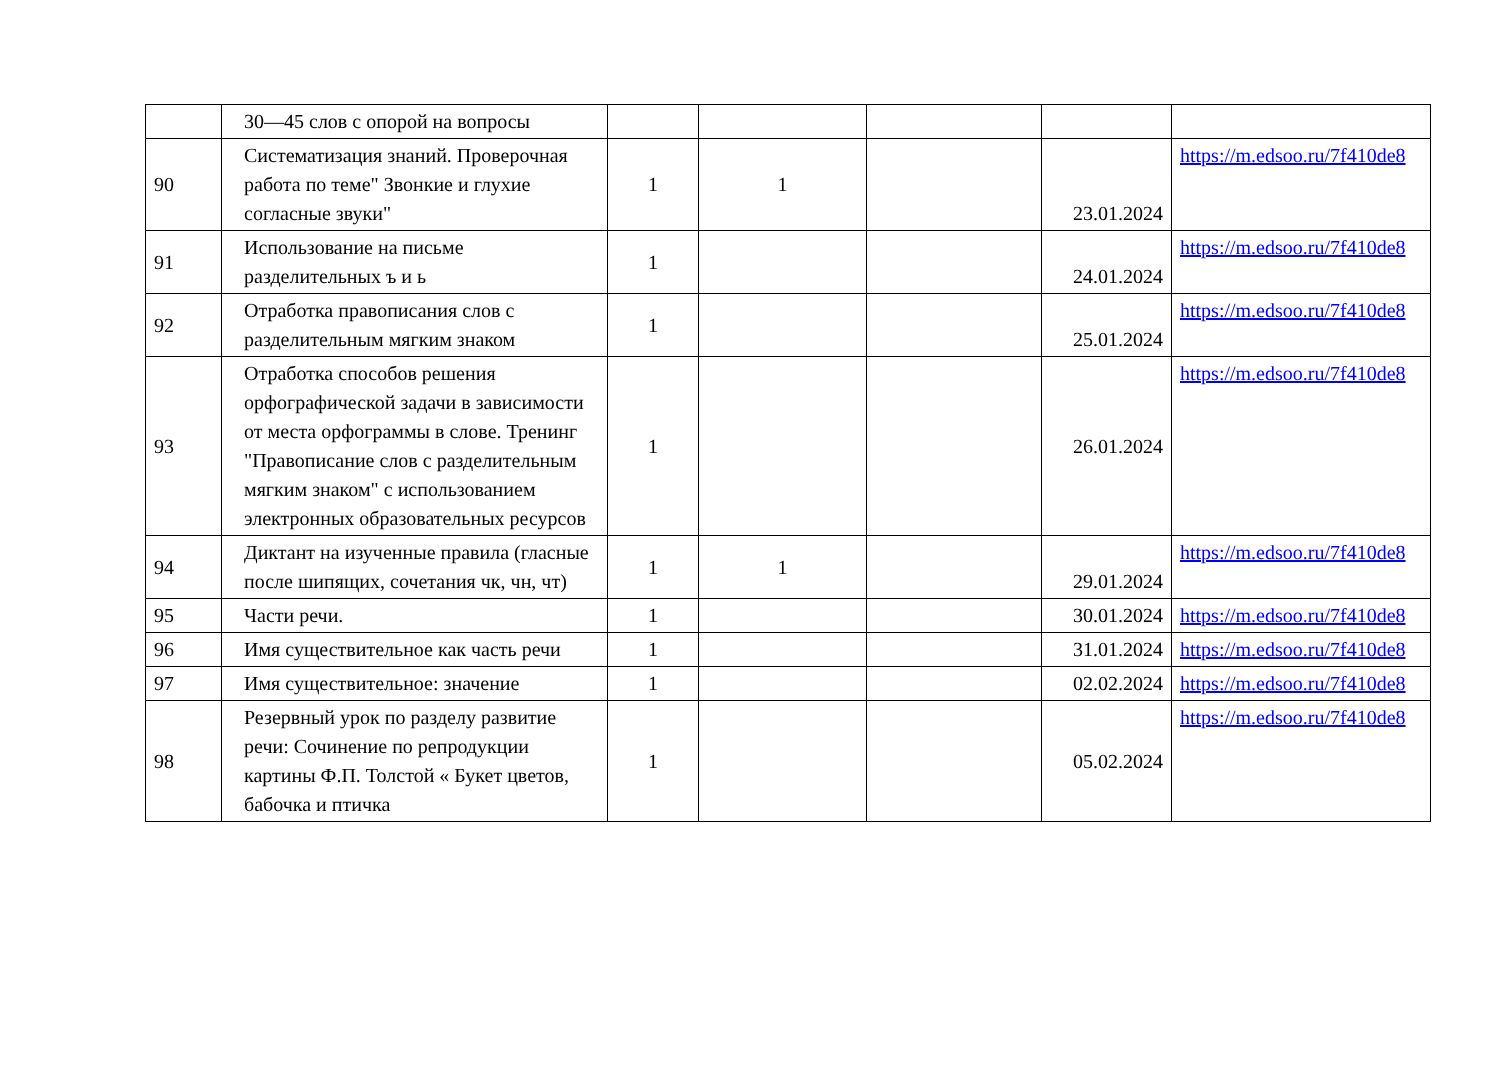| | 30—45 слов с опорой на вопросы | | | | | |
| 90 | Систематизация знаний. Проверочная работа по теме" Звонкие и глухие согласные звуки" | 1 | 1 | | 23.01.2024 | https://m.edsoo.ru/7f410de8 |
| 91 | Использование на письме разделительных ъ и ь | 1 | | | 24.01.2024 | https://m.edsoo.ru/7f410de8 |
| 92 | Отработка правописания слов с разделительным мягким знаком | 1 | | | 25.01.2024 | https://m.edsoo.ru/7f410de8 |
| 93 | Отработка способов решения орфографической задачи в зависимости от места орфограммы в слове. Тренинг "Правописание слов с разделительным мягким знаком" с использованием электронных образовательных ресурсов | 1 | | | 26.01.2024 | https://m.edsoo.ru/7f410de8 |
| 94 | Диктант на изученные правила (гласные после шипящих, сочетания чк, чн, чт) | 1 | 1 | | 29.01.2024 | https://m.edsoo.ru/7f410de8 |
| 95 | Части речи. | 1 | | | 30.01.2024 | https://m.edsoo.ru/7f410de8 |
| 96 | Имя существительное как часть речи | 1 | | | 31.01.2024 | https://m.edsoo.ru/7f410de8 |
| 97 | Имя существительное: значение | 1 | | | 02.02.2024 | https://m.edsoo.ru/7f410de8 |
| 98 | Резервный урок по разделу развитие речи: Сочинение по репродукции картины Ф.П. Толстой « Букет цветов, бабочка и птичка | 1 | | | 05.02.2024 | https://m.edsoo.ru/7f410de8 |